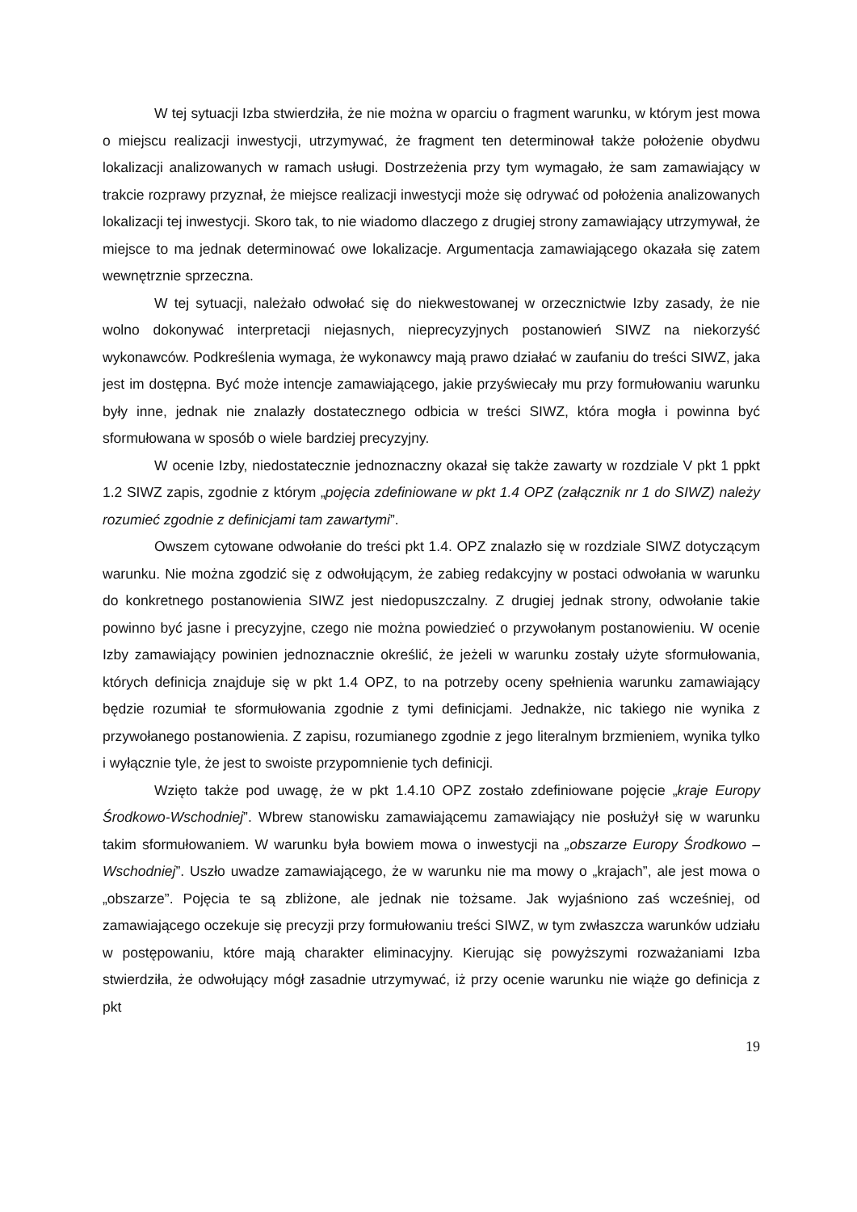W tej sytuacji Izba stwierdziła, że nie można w oparciu o fragment warunku, w którym jest mowa o miejscu realizacji inwestycji, utrzymywać, że fragment ten determinował także położenie obydwu lokalizacji analizowanych w ramach usługi. Dostrzeżenia przy tym wymagało, że sam zamawiający w trakcie rozprawy przyznał, że miejsce realizacji inwestycji może się odrywać od położenia analizowanych lokalizacji tej inwestycji. Skoro tak, to nie wiadomo dlaczego z drugiej strony zamawiający utrzymywał, że miejsce to ma jednak determinować owe lokalizacje. Argumentacja zamawiającego okazała się zatem wewnętrznie sprzeczna.
W tej sytuacji, należało odwołać się do niekwestowanej w orzecznictwie Izby zasady, że nie wolno dokonywać interpretacji niejasnych, nieprecyzyjnych postanowień SIWZ na niekorzyść wykonawców. Podkreślenia wymaga, że wykonawcy mają prawo działać w zaufaniu do treści SIWZ, jaka jest im dostępna. Być może intencje zamawiającego, jakie przyświecały mu przy formułowaniu warunku były inne, jednak nie znalazły dostatecznego odbicia w treści SIWZ, która mogła i powinna być sformułowana w sposób o wiele bardziej precyzyjny.
W ocenie Izby, niedostatecznie jednoznaczny okazał się także zawarty w rozdziale V pkt 1 ppkt 1.2 SIWZ zapis, zgodnie z którym „pojęcia zdefiniowane w pkt 1.4 OPZ (załącznik nr 1 do SIWZ) należy rozumieć zgodnie z definicjami tam zawartymi”.
Owszem cytowane odwołanie do treści pkt 1.4. OPZ znalazło się w rozdziale SIWZ dotyczącym warunku. Nie można zgodzić się z odwołującym, że zabieg redakcyjny w postaci odwołania w warunku do konkretnego postanowienia SIWZ jest niedopuszczalny. Z drugiej jednak strony, odwołanie takie powinno być jasne i precyzyjne, czego nie można powiedzieć o przywołanym postanowieniu. W ocenie Izby zamawiający powinien jednoznacznie określić, że jeżeli w warunku zostały użyte sformułowania, których definicja znajduje się w pkt 1.4 OPZ, to na potrzeby oceny spełnienia warunku zamawiający będzie rozumiał te sformułowania zgodnie z tymi definicjami. Jednakże, nic takiego nie wynika z przywołanego postanowienia. Z zapisu, rozumianego zgodnie z jego literalnym brzmieniem, wynika tylko i wyłącznie tyle, że jest to swoiste przypomnienie tych definicji.
Wzięto także pod uwagę, że w pkt 1.4.10 OPZ zostało zdefiniowane pojęcie „kraje Europy Środkowo-Wschodniej”. Wbrew stanowisku zamawiającemu zamawiający nie posłużył się w warunku takim sformułowaniem. W warunku była bowiem mowa o inwestycji na „obszarze Europy Środkowo – Wschodniej”. Uszło uwadze zamawiającego, że w warunku nie ma mowy o „krajach”, ale jest mowa o „obszarze”. Pojęcia te są zbliżone, ale jednak nie tożsame. Jak wyjaśniono zaś wcześniej, od zamawiającego oczekuje się precyzji przy formułowaniu treści SIWZ, w tym zwłaszcza warunków udziału w postępowaniu, które mają charakter eliminacyjny. Kierując się powyższymi rozważaniami Izba stwierdziła, że odwołujący mógł zasadnie utrzymywać, iż przy ocenie warunku nie wiąże go definicja z pkt
19